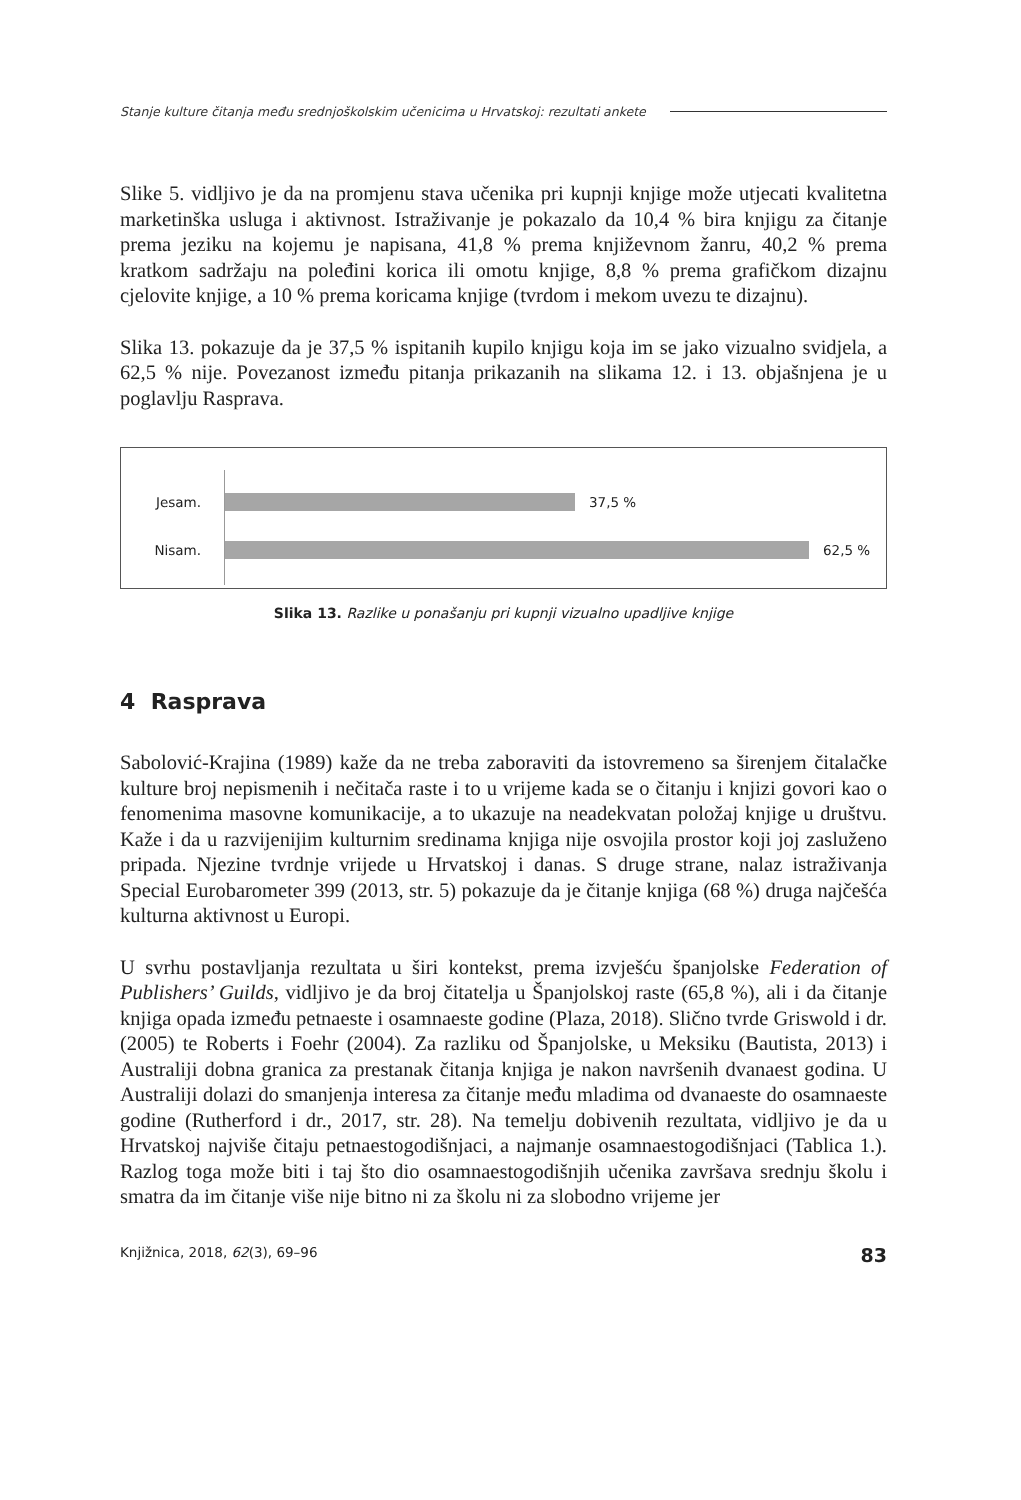Stanje kulture čitanja među srednjoškolskim učenicima u Hrvatskoj: rezultati ankete
Slike 5. vidljivo je da na promjenu stava učenika pri kupnji knjige može utjecati kvalitetna marketinška usluga i aktivnost. Istraživanje je pokazalo da 10,4 % bira knjigu za čitanje prema jeziku na kojemu je napisana, 41,8 % prema književnom žanru, 40,2 % prema kratkom sadržaju na poleđini korica ili omotu knjige, 8,8 % prema grafičkom dizajnu cjelovite knjige, a 10 % prema koricama knjige (tvrdom i mekom uvezu te dizajnu).
Slika 13. pokazuje da je 37,5 % ispitanih kupilo knjigu koja im se jako vizualno svidjela, a 62,5 % nije. Povezanost između pitanja prikazanih na slikama 12. i 13. objašnjena je u poglavlju Rasprava.
Jesam. 37,5 %
Nisam. 62,5 %
Slika 13. Razlike u ponašanju pri kupnji vizualno upadljive knjige
4 Rasprava
Sabolović-Krajina (1989) kaže da ne treba zaboraviti da istovremeno sa širenjem čitalačke kulture broj nepismenih i nečitača raste i to u vrijeme kada se o čitanju i knjizi govori kao o fenomenima masovne komunikacije, a to ukazuje na neadekvatan položaj knjige u društvu. Kaže i da u razvijenijim kulturnim sredinama knjiga nije osvojila prostor koji joj zasluženo pripada. Njezine tvrdnje vrijede u Hrvatskoj i danas. S druge strane, nalaz istraživanja Special Eurobarometer 399 (2013, str. 5) pokazuje da je čitanje knjiga (68 %) druga najčešća kulturna aktivnost u Europi.
U svrhu postavljanja rezultata u širi kontekst, prema izvješću španjolske Federation of Publishers’ Guilds, vidljivo je da broj čitatelja u Španjolskoj raste (65,8 %), ali i da čitanje knjiga opada između petnaeste i osamnaeste godine (Plaza, 2018). Slično tvrde Griswold i dr. (2005) te Roberts i Foehr (2004). Za razliku od Španjolske, u Meksiku (Bautista, 2013) i Australiji dobna granica za prestanak čitanja knjiga je nakon navršenih dvanaest godina. U Australiji dolazi do smanjenja interesa za čitanje među mladima od dvanaeste do osamnaeste godine (Rutherford i dr., 2017, str. 28). Na temelju dobivenih rezultata, vidljivo je da u Hrvatskoj najviše čitaju petnaestogodišnjaci, a najmanje osamnaestogodišnjaci (Tablica 1.). Razlog toga može biti i taj što dio osamnaestogodišnjih učenika završava srednju školu i smatra da im čitanje više nije bitno ni za školu ni za slobodno vrijeme jer
Knjižnica, 2018, 62(3), 69–96 83